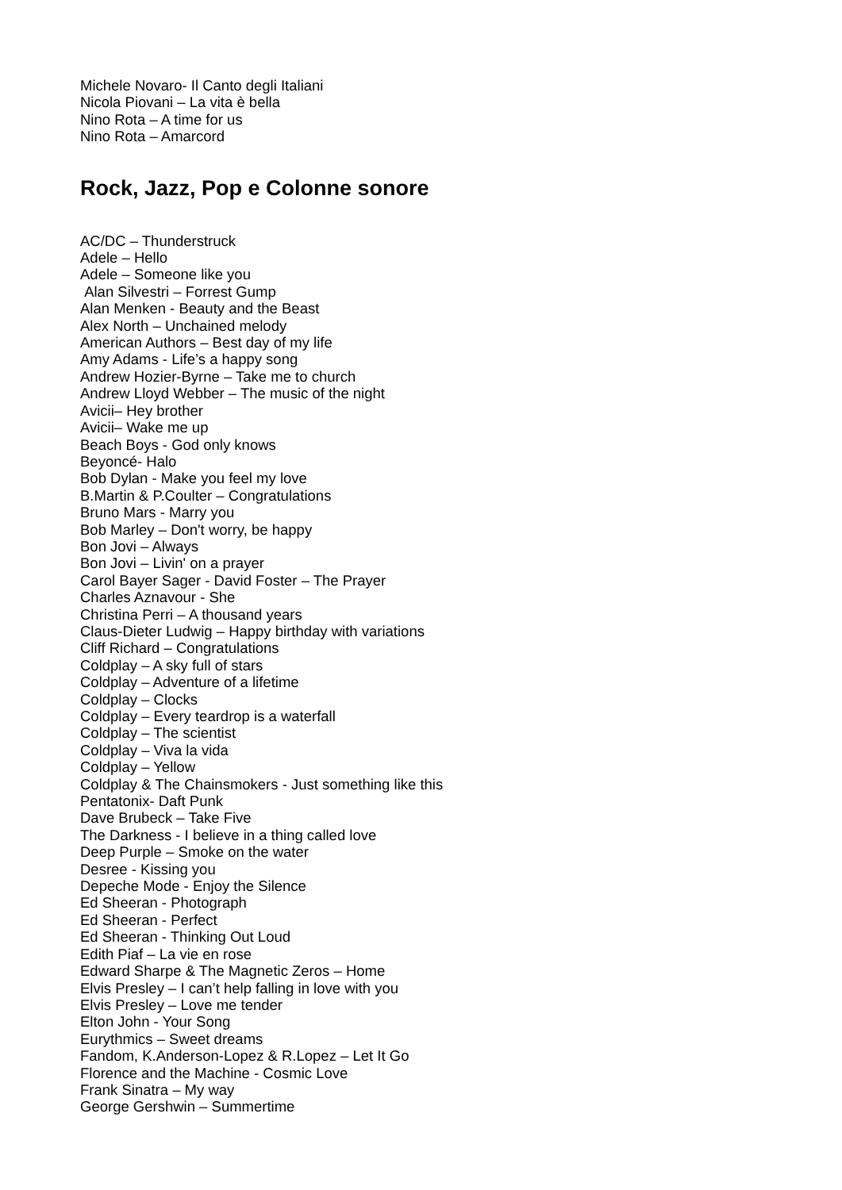Michele Novaro- Il Canto degli Italiani
Nicola Piovani – La vita è bella
Nino Rota – A time for us
Nino Rota – Amarcord
Rock, Jazz, Pop e Colonne sonore
AC/DC – Thunderstruck
Adele – Hello
Adele – Someone like you
Alan Silvestri – Forrest Gump
Alan Menken - Beauty and the Beast
Alex North – Unchained melody
American Authors – Best day of my life
Amy Adams - Life’s a happy song
Andrew Hozier-Byrne – Take me to church
Andrew Lloyd Webber – The music of the night
Avicii– Hey brother
Avicii– Wake me up
Beach Boys - God only knows
Beyoncé- Halo
Bob Dylan - Make you feel my love
B.Martin & P.Coulter – Congratulations
Bruno Mars - Marry you
Bob Marley – Don't worry, be happy
Bon Jovi – Always
Bon Jovi – Livin' on a prayer
Carol Bayer Sager - David Foster – The Prayer
Charles Aznavour - She
Christina Perri – A thousand years
Claus-Dieter Ludwig – Happy birthday with variations
Cliff Richard – Congratulations
Coldplay – A sky full of stars
Coldplay – Adventure of a lifetime
Coldplay – Clocks
Coldplay – Every teardrop is a waterfall
Coldplay – The scientist
Coldplay – Viva la vida
Coldplay – Yellow
Coldplay & The Chainsmokers - Just something like this
Pentatonix- Daft Punk
Dave Brubeck – Take Five
The Darkness - I believe in a thing called love
Deep Purple – Smoke on the water
Desree - Kissing you
Depeche Mode - Enjoy the Silence
Ed Sheeran - Photograph
Ed Sheeran - Perfect
Ed Sheeran - Thinking Out Loud
Edith Piaf – La vie en rose
Edward Sharpe & The Magnetic Zeros – Home
Elvis Presley – I can’t help falling in love with you
Elvis Presley – Love me tender
Elton John - Your Song
Eurythmics – Sweet dreams
Fandom, K.Anderson-Lopez & R.Lopez – Let It Go
Florence and the Machine - Cosmic Love
Frank Sinatra – My way
George Gershwin – Summertime